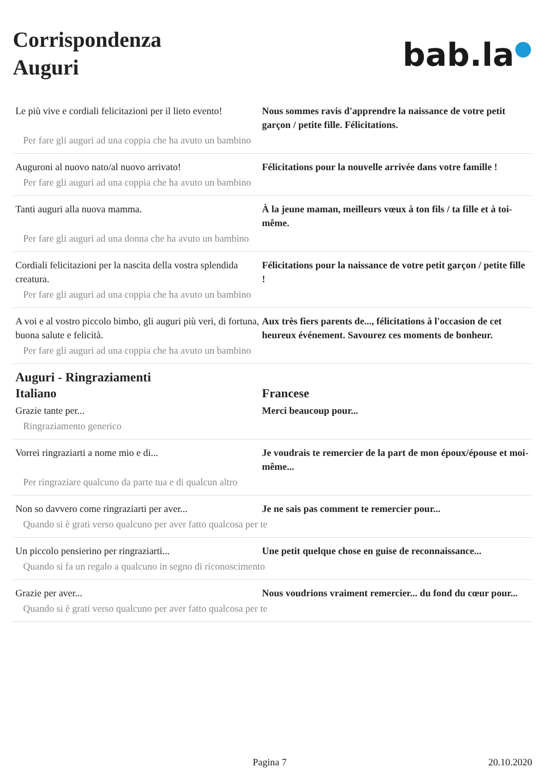Corrispondenza
Auguri
bab.la●
Le più vive e cordiali felicitazioni per il lieto evento!
Nous sommes ravis d'apprendre la naissance de votre petit garçon / petite fille. Félicitations.
Per fare gli auguri ad una coppia che ha avuto un bambino
Auguroni al nuovo nato/al nuovo arrivato! Félicitations pour la nouvelle arrivée dans votre famille !
Per fare gli auguri ad una coppia che ha avuto un bambino
Tanti auguri alla nuova mamma. À la jeune maman, meilleurs vœux à ton fils / ta fille et à toi-même.
Per fare gli auguri ad una donna che ha avuto un bambino
Cordiali felicitazioni per la nascita della vostra splendida creatura.
Félicitations pour la naissance de votre petit garçon / petite fille !
Per fare gli auguri ad una coppia che ha avuto un bambino
A voi e al vostro piccolo bimbo, gli auguri più veri, di fortuna, buona salute e felicità.
Aux très fiers parents de..., félicitations à l'occasion de cet heureux événement. Savourez ces moments de bonheur.
Per fare gli auguri ad una coppia che ha avuto un bambino
Auguri - Ringraziamenti
Italiano Francese
Grazie tante per... Merci beaucoup pour...
Ringraziamento generico
Vorrei ringraziarti a nome mio e di... Je voudrais te remercier de la part de mon époux/épouse et moi-même...
Per ringraziare qualcuno da parte tua e di qualcun altro
Non so davvero come ringraziarti per aver...
Je ne sais pas comment te remercier pour...
Quando si è grati verso qualcuno per aver fatto qualcosa per te
Un piccolo pensierino per ringraziarti... Une petit quelque chose en guise de reconnaissance...
Quando si fa un regalo a qualcuno in segno di riconoscimento
Grazie per aver... Nous voudrions vraiment remercier... du fond du cœur pour...
Quando si è grati verso qualcuno per aver fatto qualcosa per te
Pagina 7 20.10.2020